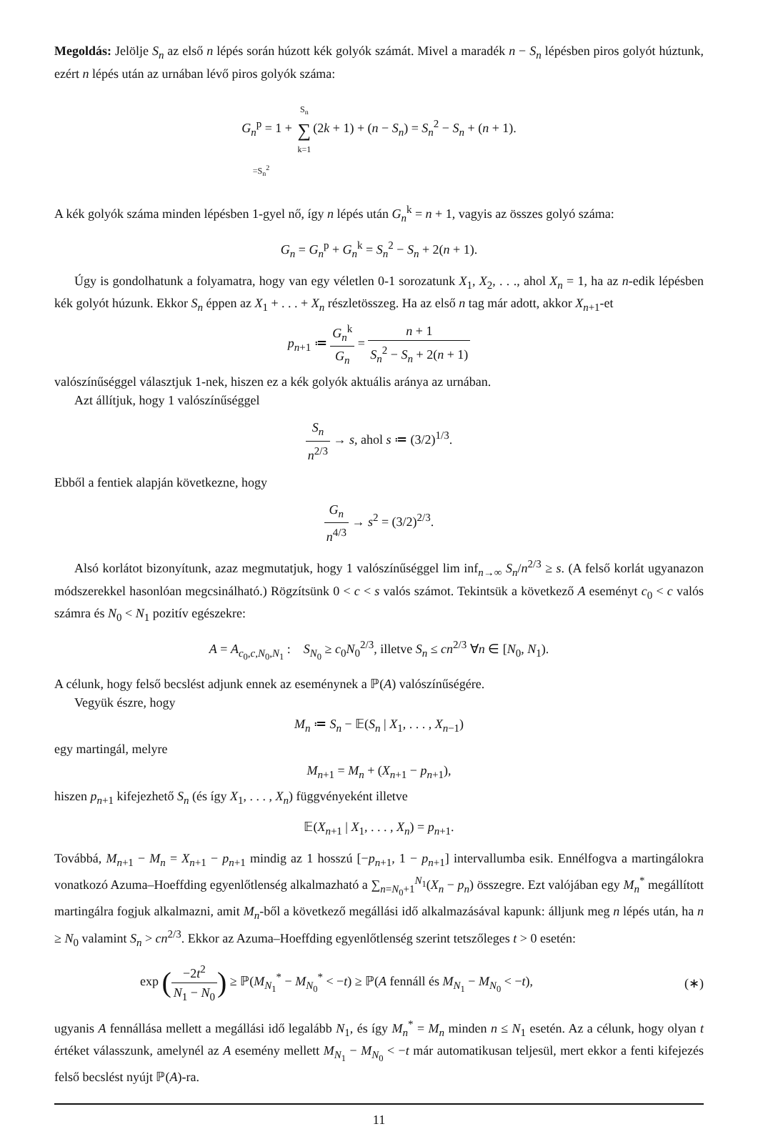Megoldás: Jelölje S<sub>n</sub> az első n lépés során húzott kék golyók számát. Mivel a maradék n − S<sub>n</sub> lépésben piros golyót húztunk, ezért n lépés után az urnában lévő piros golyók száma:
G<sub>n</sub><sup>p</sup> = 1 + S<sub>n</sub> ∑ k=1(2k + 1) + (n − S<sub>n</sub>) = S<sub>n</sub><sup>2</sup> − S<sub>n</sub> + (n + 1).
=S<sub>n</sub><sup>2</sup>
A kék golyók száma minden lépésben 1-gyel nő, így n lépés után G<sub>n</sub><sup>k</sup> = n + 1, vagyis az összes golyó száma:
G<sub>n</sub> = G<sub>n</sub><sup>p</sup> + G<sub>n</sub><sup>k</sup> = S<sub>n</sub><sup>2</sup> − S<sub>n</sub> + 2(n + 1).
Úgy is gondolhatunk a folyamatra, hogy van egy véletlen 0-1 sorozatunk X<sub>1</sub>, X<sub>2</sub>, . . ., ahol X<sub>n</sub> = 1, ha az n-edik lépésben kék golyót húzunk. Ekkor S<sub>n</sub> éppen az X<sub>1</sub> + . . . + X<sub>n</sub> részletösszeg. Ha az első n tag már adott, akkor X<sub>n+1</sub>-et
p<sub>n+1</sub> ≔ G<sub>n</sub><sup>k</sup> G<sub>n</sub> = n + 1 S<sub>n</sub><sup>2</sup> − S<sub>n</sub> + 2(n + 1)
valószínűséggel választjuk 1-nek, hiszen ez a kék golyók aktuális aránya az urnában.
Azt állítjuk, hogy 1 valószínűséggel
S<sub>n</sub> n<sup>2/3</sup> → s, ahol s ≔ (3/2)<sup>1/3</sup>.
Ebből a fentiek alapján következne, hogy
G<sub>n</sub> n<sup>4/3</sup> → s<sup>2</sup> = (3/2)<sup>2/3</sup>.
Alsó korlátot bizonyítunk, azaz megmutatjuk, hogy 1 valószínűséggel lim inf<sub>n→∞</sub> S<sub>n</sub>/n<sup>2/3</sup> ≥ s. (A felső korlát ugyanazon módszerekkel hasonlóan megcsinálható.) Rögzítsünk 0 < c < s valós számot. Tekintsük a következő A eseményt c<sub>0</sub> < c valós számra és N<sub>0</sub> < N<sub>1</sub> pozitív egészekre:
A = A<sub>c<sub>0</sub>,c,N<sub>0</sub>,N<sub>1</sub></sub> : S<sub>N<sub>0</sub></sub> ≥ c<sub>0</sub>N<sub>0</sub><sup>2/3</sup>, illetve S<sub>n</sub> ≤ cn<sup>2/3</sup> ∀n ∈ [N<sub>0</sub>, N<sub>1</sub>).
A célunk, hogy felső becslést adjunk ennek az eseménynek a ℙ(A) valószínűségére.
Vegyük észre, hogy
M<sub>n</sub> ≔ S<sub>n</sub> − 𝔼(S<sub>n</sub> | X<sub>1</sub>, . . . , X<sub>n−1</sub>)
egy martingál, melyre
M<sub>n+1</sub> = M<sub>n</sub> + (X<sub>n+1</sub> − p<sub>n+1</sub>),
hiszen p<sub>n+1</sub> kifejezhető S<sub>n</sub> (és így X<sub>1</sub>, . . . , X<sub>n</sub>) függvényeként illetve
𝔼(X<sub>n+1</sub> | X<sub>1</sub>, . . . , X<sub>n</sub>) = p<sub>n+1</sub>.
Továbbá, M<sub>n+1</sub> − M<sub>n</sub> = X<sub>n+1</sub> − p<sub>n+1</sub> mindig az 1 hosszú [−p<sub>n+1</sub>, 1 − p<sub>n+1</sub>] intervallumba esik. Ennélfogva a martingálokra vonatkozó Azuma–Hoeffding egyenlőtlenség alkalmazható a ∑<sub>n=N<sub>0</sub>+1</sub><sup>N<sub>1</sub></sup>(X<sub>n</sub> − p<sub>n</sub>) összegre. Ezt valójában egy M<sub>n</sub><sup>*</sup> megállított martingálra fogjuk alkalmazni, amit M<sub>n</sub>-ből a következő megállási idő alkalmazásával kapunk: álljunk meg n lépés után, ha n ≥ N<sub>0</sub> valamint S<sub>n</sub> > cn<sup>2/3</sup>. Ekkor az Azuma–Hoeffding egyenlőtlenség szerint tetszőleges t > 0 esetén:
exp (−2t<sup>2</sup> N<sub>1</sub> − N<sub>0</sub>) ≥ ℙ(M<sub>N<sub>1</sub></sub><sup>*</sup> − M<sub>N<sub>0</sub></sub><sup>*</sup> < −t) ≥ ℙ(A fennáll és M<sub>N<sub>1</sub></sub> − M<sub>N<sub>0</sub></sub> < −t), (∗)
ugyanis A fennállása mellett a megállási idő legalább N<sub>1</sub>, és így M<sub>n</sub><sup>*</sup> = M<sub>n</sub> minden n ≤ N<sub>1</sub> esetén. Az a célunk, hogy olyan t értéket válasszunk, amelynél az A esemény mellett M<sub>N<sub>1</sub></sub> − M<sub>N<sub>0</sub></sub> < −t már automatikusan teljesül, mert ekkor a fenti kifejezés felső becslést nyújt ℙ(A)-ra.
11